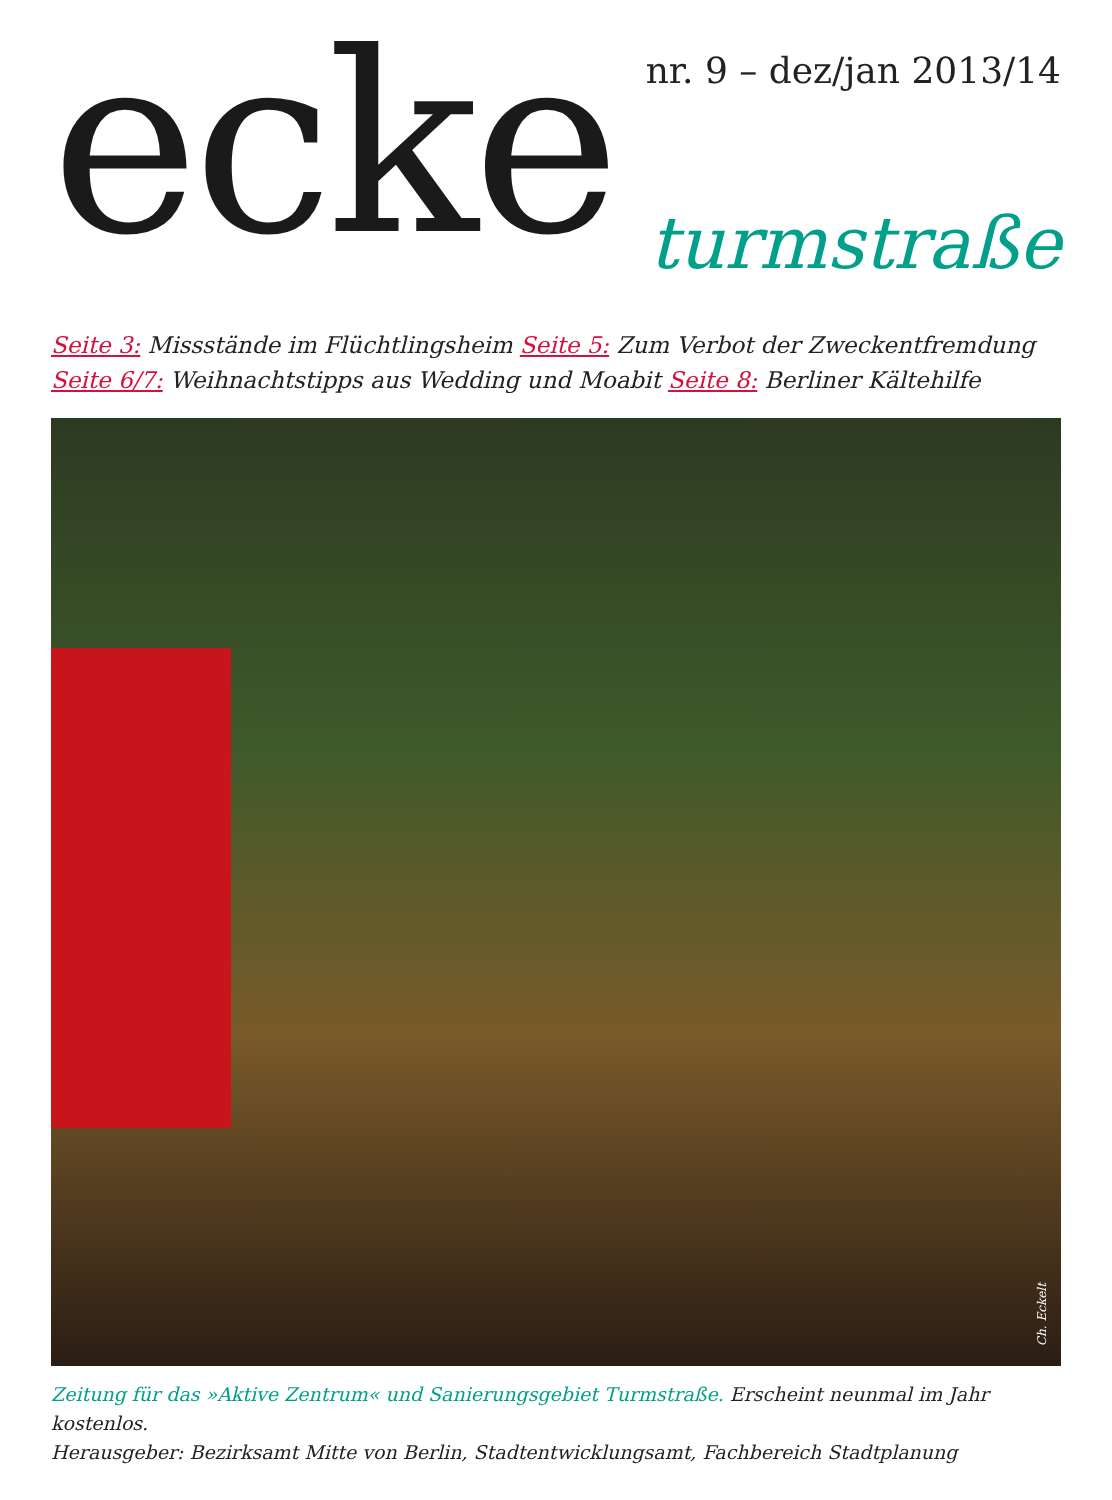ecke
nr. 9 – dez/jan 2013/14
turmstraße
Seite 3: Missstände im Flüchtlingsheim Seite 5: Zum Verbot der Zweckentfremdung
Seite 6/7: Weihnachtstipps aus Wedding und Moabit Seite 8: Berliner Kältehilfe
Ch. Eckelt
Zeitung für das »Aktive Zentrum« und Sanierungsgebiet Turmstraße. Erscheint neunmal im Jahr kostenlos.
Herausgeber: Bezirksamt Mitte von Berlin, Stadtentwicklungsamt, Fachbereich Stadtplanung